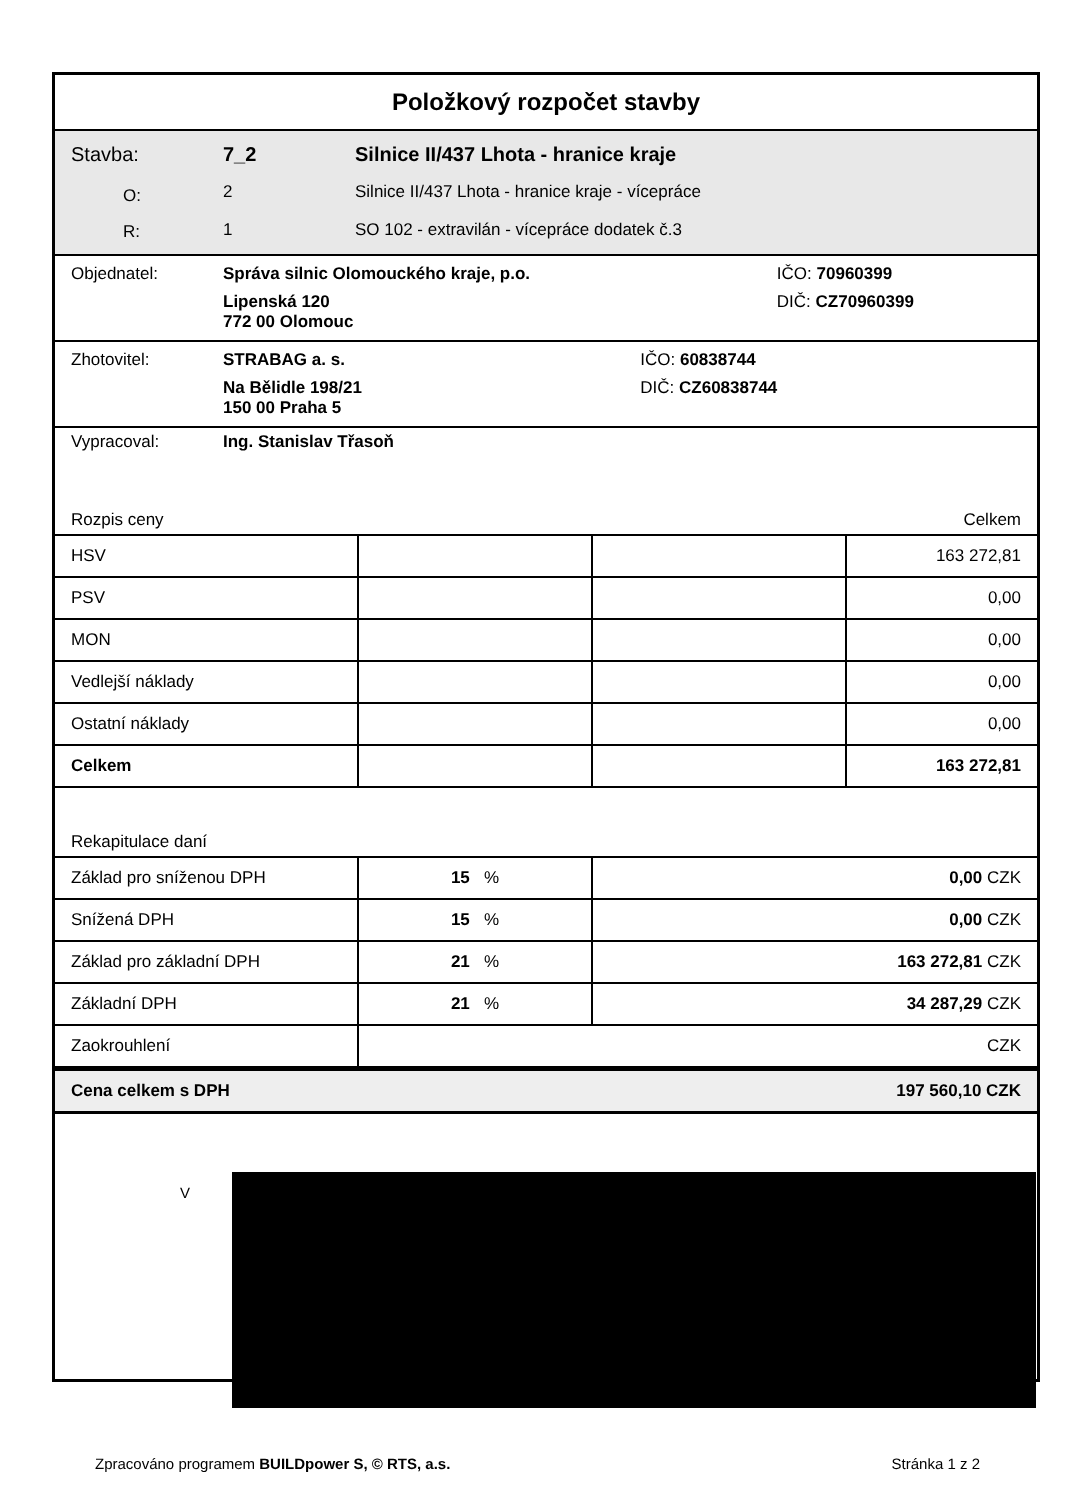Položkový rozpočet stavby
| Stavba: | 7_2 | Silnice II/437 Lhota - hranice kraje |
| O: | 2 | Silnice II/437 Lhota - hranice kraje - vícepráce |
| R: | 1 | SO 102 - extravilán - vícepráce dodatek č.3 |
| Objednatel: | Správa silnic Olomouckého kraje, p.o. | IČO: 70960399 |
| | Lipenská 120 772 00 Olomouc | DIČ: CZ70960399 |
| Zhotovitel: | STRABAG a. s. | IČO: 60838744 |
| | Na Bělidle 198/21 150 00 Praha 5 | DIČ: CZ60838744 |
| Vypracoval: | Ing. Stanislav Třasoň |
| Rozpis ceny | Celkem |
| HSV | | | 163 272,81 |
| PSV | | | 0,00 |
| MON | | | 0,00 |
| Vedlejší náklady | | | 0,00 |
| Ostatní náklady | | | 0,00 |
| Celkem | | | 163 272,81 |
| Rekapitulace daní |
| Základ pro sníženou DPH | 15 % | 0,00 CZK |
| Snížená DPH | 15 % | 0,00 CZK |
| Základ pro základní DPH | 21 % | 163 272,81 CZK |
| Základní DPH | 21 % | 34 287,29 CZK |
| Zaokrouhlení | CZK | |
| Cena celkem s DPH | 197 560,10 CZK |
V
Zpracováno programem BUILDpower S, © RTS, a.s. Stránka 1 z 2